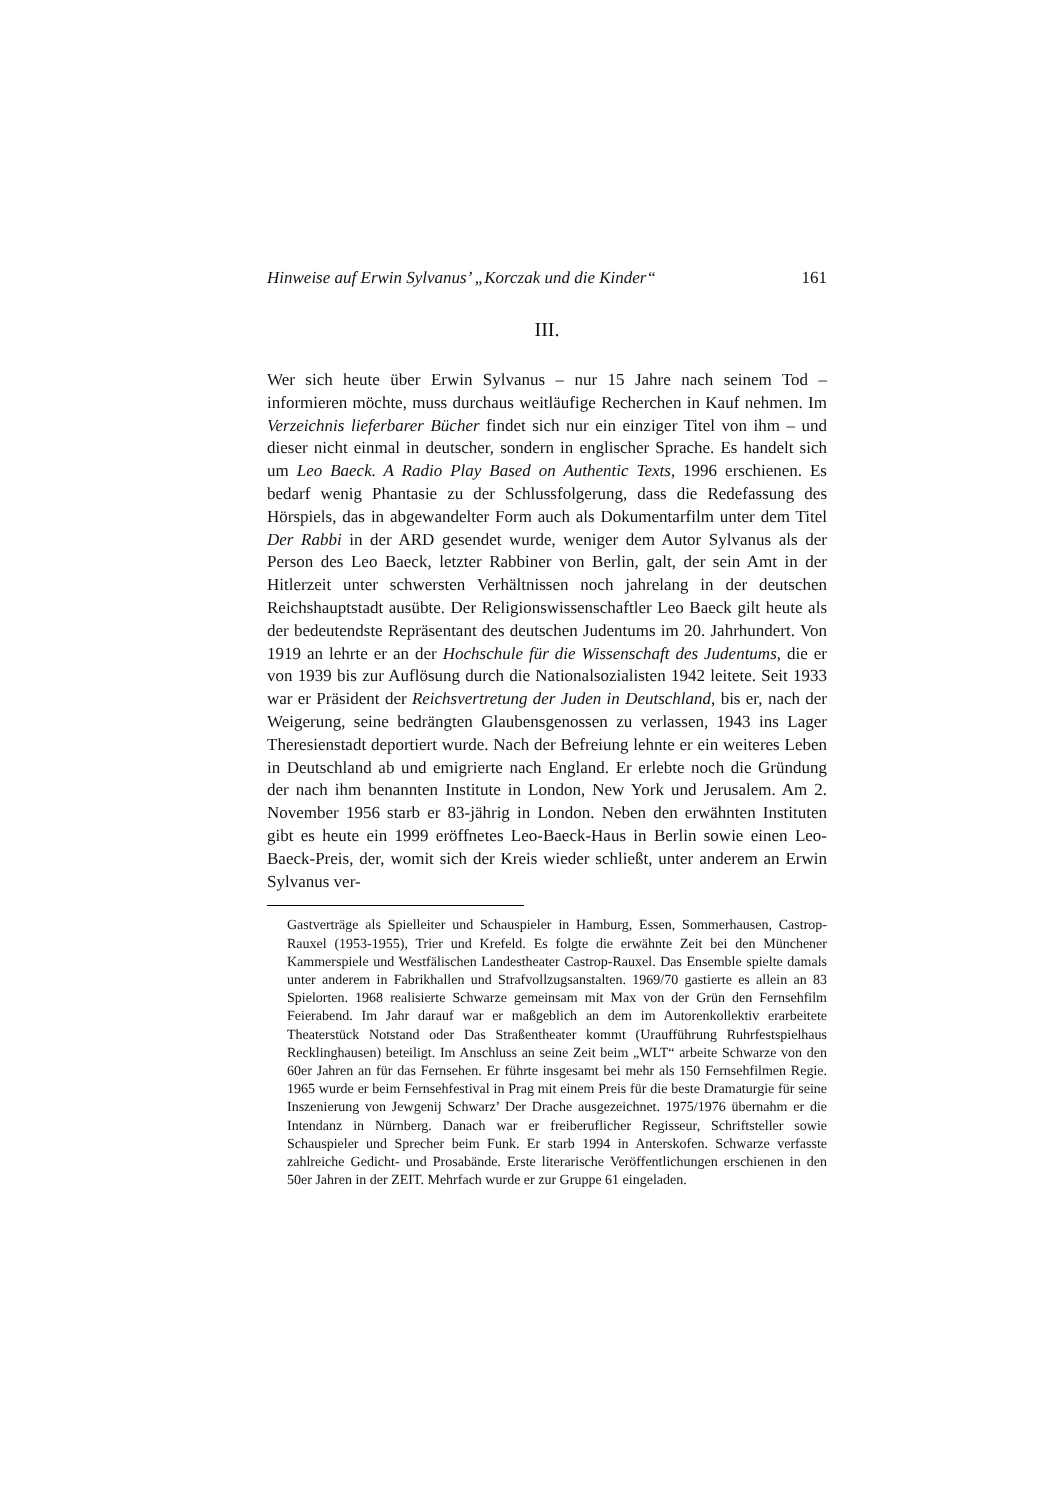Hinweise auf Erwin Sylvanus’ „Korczak und die Kinder“161
III.
Wer sich heute über Erwin Sylvanus – nur 15 Jahre nach seinem Tod – informieren möchte, muss durchaus weitläufige Recherchen in Kauf nehmen. Im Verzeichnis lieferbarer Bücher findet sich nur ein einziger Titel von ihm – und dieser nicht einmal in deutscher, sondern in englischer Sprache. Es handelt sich um Leo Baeck. A Radio Play Based on Authentic Texts, 1996 erschienen. Es bedarf wenig Phantasie zu der Schlussfolgerung, dass die Redefassung des Hörspiels, das in abgewandelter Form auch als Dokumentarfilm unter dem Titel Der Rabbi in der ARD gesendet wurde, weniger dem Autor Sylvanus als der Person des Leo Baeck, letzter Rabbiner von Berlin, galt, der sein Amt in der Hitlerzeit unter schwersten Verhältnissen noch jahrelang in der deutschen Reichshauptstadt ausübte. Der Religionswissenschaftler Leo Baeck gilt heute als der bedeutendste Repräsentant des deutschen Judentums im 20. Jahrhundert. Von 1919 an lehrte er an der Hochschule für die Wissenschaft des Judentums, die er von 1939 bis zur Auflösung durch die Nationalsozialisten 1942 leitete. Seit 1933 war er Präsident der Reichsvertretung der Juden in Deutschland, bis er, nach der Weigerung, seine bedrängten Glaubensgenossen zu verlassen, 1943 ins Lager Theresienstadt deportiert wurde. Nach der Befreiung lehnte er ein weiteres Leben in Deutschland ab und emigrierte nach England. Er erlebte noch die Gründung der nach ihm benannten Institute in London, New York und Jerusalem. Am 2. November 1956 starb er 83-jährig in London. Neben den erwähnten Instituten gibt es heute ein 1999 eröffnetes Leo-Baeck-Haus in Berlin sowie einen Leo-Baeck-Preis, der, womit sich der Kreis wieder schließt, unter anderem an Erwin Sylvanus ver-
Gastverträge als Spielleiter und Schauspieler in Hamburg, Essen, Sommerhausen, Castrop-Rauxel (1953-1955), Trier und Krefeld. Es folgte die erwähnte Zeit bei den Münchener Kammerspiele und Westfälischen Landestheater Castrop-Rauxel. Das Ensemble spielte damals unter anderem in Fabrikhallen und Strafvollzugsanstalten. 1969/70 gastierte es allein an 83 Spielorten. 1968 realisierte Schwarze gemeinsam mit Max von der Grün den Fernsehfilm Feierabend. Im Jahr darauf war er maßgeblich an dem im Autorenkollektiv erarbeitete Theaterstück Notstand oder Das Straßentheater kommt (Uraufführung Ruhrfestspielhaus Recklinghausen) beteiligt. Im Anschluss an seine Zeit beim „WLT“ arbeite Schwarze von den 60er Jahren an für das Fernsehen. Er führte insgesamt bei mehr als 150 Fernsehfilmen Regie. 1965 wurde er beim Fernsehfestival in Prag mit einem Preis für die beste Dramaturgie für seine Inszenierung von Jewgenij Schwarz’ Der Drache ausgezeichnet. 1975/1976 übernahm er die Intendanz in Nürnberg. Danach war er freiberuflicher Regisseur, Schriftsteller sowie Schauspieler und Sprecher beim Funk. Er starb 1994 in Anterskofen. Schwarze verfasste zahlreiche Gedicht- und Prosabände. Erste literarische Veröffentlichungen erschienen in den 50er Jahren in der ZEIT. Mehrfach wurde er zur Gruppe 61 eingeladen.